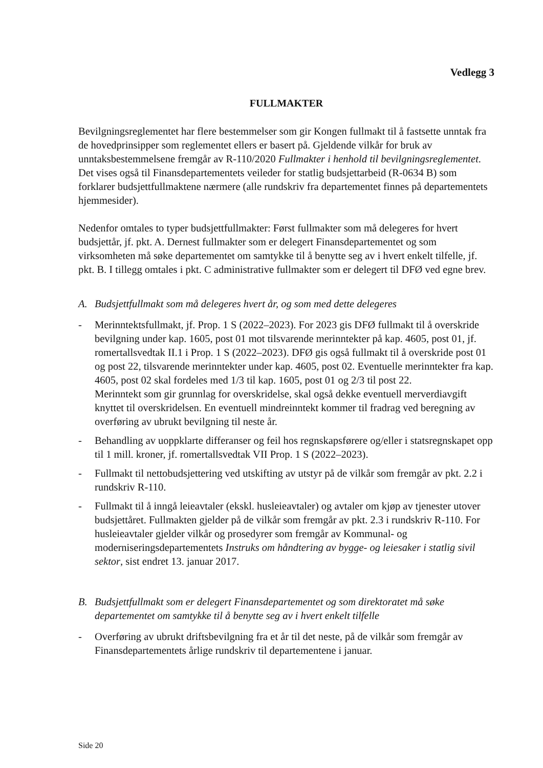Vedlegg 3
FULLMAKTER
Bevilgningsreglementet har flere bestemmelser som gir Kongen fullmakt til å fastsette unntak fra de hovedprinsipper som reglementet ellers er basert på. Gjeldende vilkår for bruk av unntaksbestemmelsene fremgår av R-110/2020 Fullmakter i henhold til bevilgningsreglementet. Det vises også til Finansdepartementets veileder for statlig budsjettarbeid (R-0634 B) som forklarer budsjettfullmaktene nærmere (alle rundskriv fra departementet finnes på departementets hjemmesider).
Nedenfor omtales to typer budsjettfullmakter: Først fullmakter som må delegeres for hvert budsjettår, jf. pkt. A. Dernest fullmakter som er delegert Finansdepartementet og som virksomheten må søke departementet om samtykke til å benytte seg av i hvert enkelt tilfelle, jf. pkt. B. I tillegg omtales i pkt. C administrative fullmakter som er delegert til DFØ ved egne brev.
A. Budsjettfullmakt som må delegeres hvert år, og som med dette delegeres
- Merinntektsfullmakt, jf. Prop. 1 S (2022–2023). For 2023 gis DFØ fullmakt til å overskride bevilgning under kap. 1605, post 01 mot tilsvarende merinntekter på kap. 4605, post 01, jf. romertallsvedtak II.1 i Prop. 1 S (2022–2023). DFØ gis også fullmakt til å overskride post 01 og post 22, tilsvarende merinntekter under kap. 4605, post 02. Eventuelle merinntekter fra kap. 4605, post 02 skal fordeles med 1/3 til kap. 1605, post 01 og 2/3 til post 22.
Merinntekt som gir grunnlag for overskridelse, skal også dekke eventuell merverdiavgift knyttet til overskridelsen. En eventuell mindreinntekt kommer til fradrag ved beregning av overføring av ubrukt bevilgning til neste år.
- Behandling av uoppklarte differanser og feil hos regnskapsførere og/eller i statsregnskapet opp til 1 mill. kroner, jf. romertallsvedtak VII Prop. 1 S (2022–2023).
- Fullmakt til nettobudsjettering ved utskifting av utstyr på de vilkår som fremgår av pkt. 2.2 i rundskriv R-110.
- Fullmakt til å inngå leieavtaler (ekskl. husleieavtaler) og avtaler om kjøp av tjenester utover budsjettåret. Fullmakten gjelder på de vilkår som fremgår av pkt. 2.3 i rundskriv R-110. For husleieavtaler gjelder vilkår og prosedyrer som fremgår av Kommunal- og moderniseringsdepartementets Instruks om håndtering av bygge- og leiesaker i statlig sivil sektor, sist endret 13. januar 2017.
B. Budsjettfullmakt som er delegert Finansdepartementet og som direktoratet må søke departementet om samtykke til å benytte seg av i hvert enkelt tilfelle
- Overføring av ubrukt driftsbevilgning fra et år til det neste, på de vilkår som fremgår av Finansdepartementets årlige rundskriv til departementene i januar.
Side 20